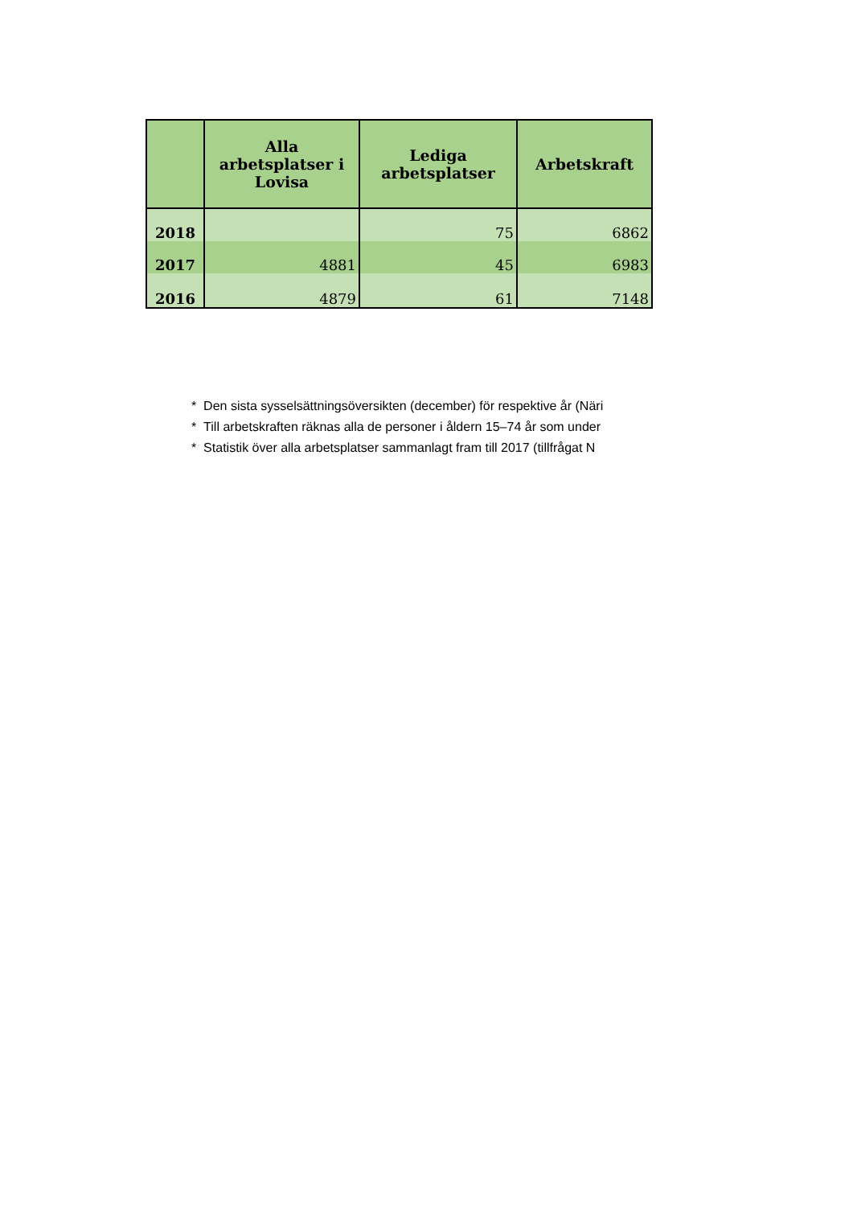| | Alla arbetsplatser i Lovisa | Lediga arbetsplatser | Arbetskraft |
| --- | --- | --- | --- |
| 2018 | | 75 | 6862 |
| 2017 | 4881 | 45 | 6983 |
| 2016 | 4879 | 61 | 7148 |
* Den sista sysselsättningsöversikten (december) för respektive år (Näri
* Till arbetskraften räknas alla de personer i åldern 15–74 år som under
* Statistik över alla arbetsplatser sammanlagt fram till 2017 (tillfrågat N